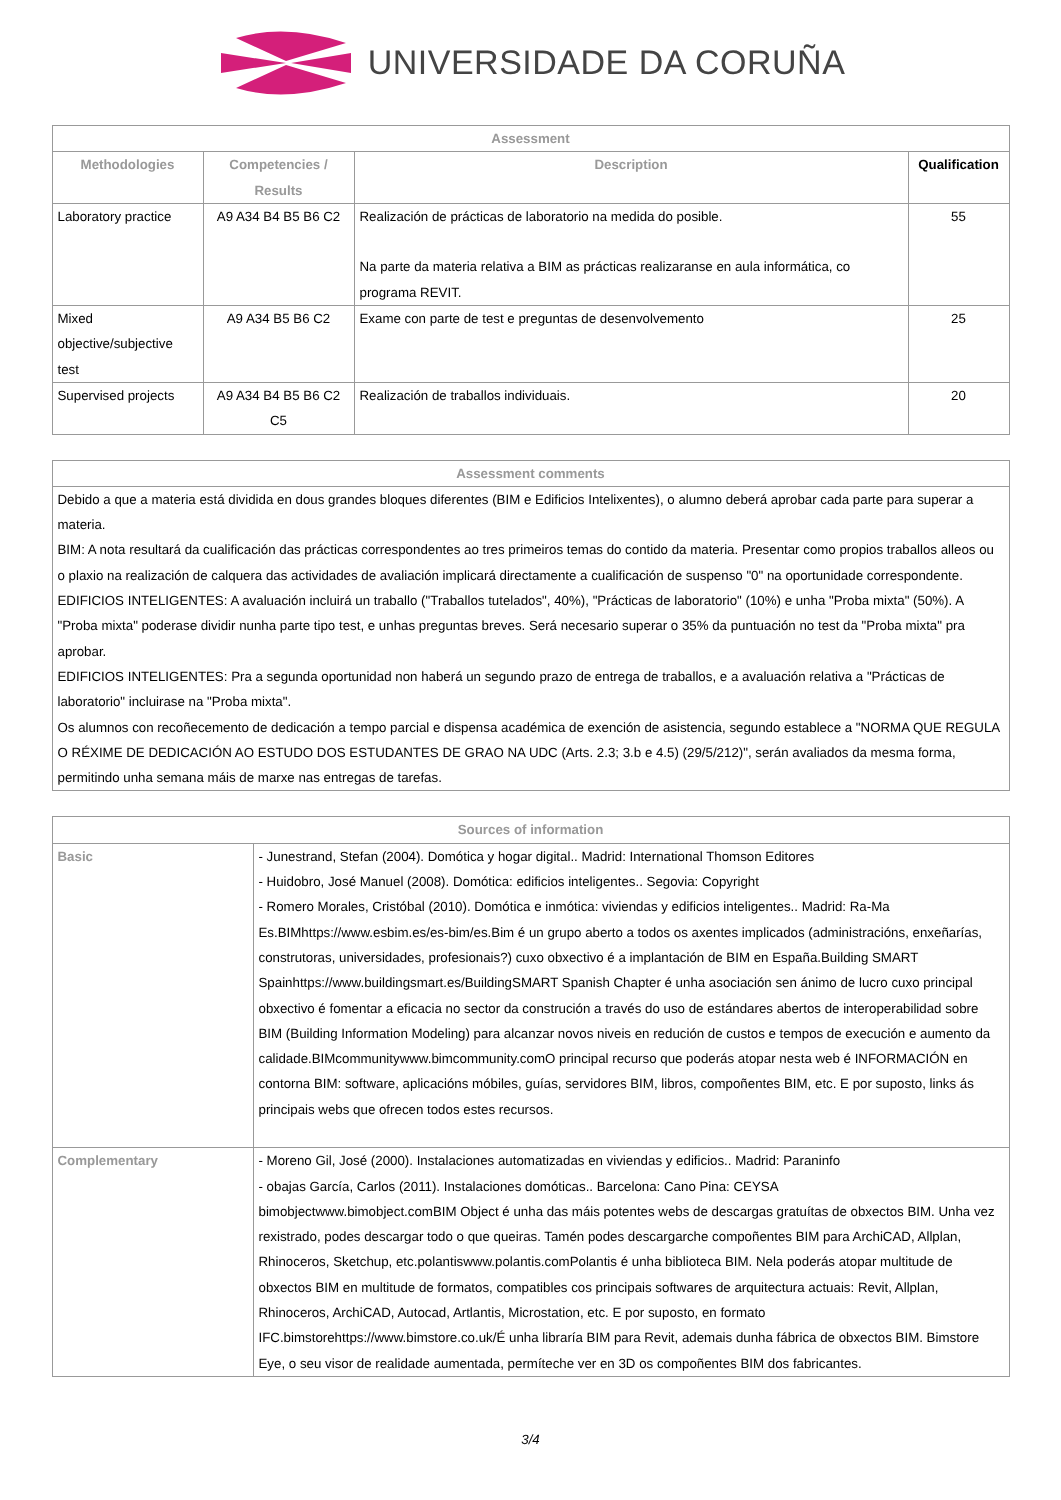UNIVERSIDADE DA CORUÑA
| Assessment | | | |
| --- | --- | --- | --- |
| Methodologies | Competencies / Results | Description | Qualification |
| Laboratory practice | A9 A34 B4 B5 B6 C2 | Realización de prácticas de laboratorio na medida do posible. Na parte da materia relativa a BIM as prácticas realizaranse en aula informática, co programa REVIT. | 55 |
| Mixed objective/subjective test | A9 A34 B5 B6 C2 | Exame con parte de test e preguntas de desenvolvemento | 25 |
| Supervised projects | A9 A34 B4 B5 B6 C2 C5 | Realización de traballos individuais. | 20 |
| Assessment comments |
| --- |
| Debido a que a materia está dividida en dous grandes bloques diferentes (BIM e Edificios Intelixentes), o alumno deberá aprobar cada parte para superar a materia. BIM: A nota resultará da cualificación das prácticas correspondentes ao tres primeiros temas do contido da materia. Presentar como propios traballos alleos ou o plaxio na realización de calquera das actividades de avaliación implicará directamente a cualificación de suspenso "0" na oportunidade correspondente. EDIFICIOS INTELIGENTES: A avaluación incluirá un traballo ("Traballos tutelados", 40%), "Prácticas de laboratorio" (10%) e unha "Proba mixta" (50%). A "Proba mixta" poderase dividir nunha parte tipo test, e unhas preguntas breves. Será necesario superar o 35% da puntuación no test da "Proba mixta" pra aprobar. EDIFICIOS INTELIGENTES: Pra a segunda oportunidad non haberá un segundo prazo de entrega de traballos, e a avaluación relativa a "Prácticas de laboratorio" incluirase na "Proba mixta". Os alumnos con recoñecemento de dedicación a tempo parcial e dispensa académica de exención de asistencia, segundo establece a "NORMA QUE REGULA O RÉXIME DE DEDICACIÓN AO ESTUDO DOS ESTUDANTES DE GRAO NA UDC (Arts. 2.3; 3.b e 4.5) (29/5/212)", serán avaliados da mesma forma, permitindo unha semana máis de marxe nas entregas de tarefas. |
| Sources of information | |
| --- | --- |
| Basic | - Junestrand, Stefan (2004). Domótica y hogar digital.. Madrid: International Thomson Editores - Huidobro, José Manuel (2008). Domótica: edificios inteligentes.. Segovia: Copyright - Romero Morales, Cristóbal (2010). Domótica e inmótica: viviendas y edificios inteligentes.. Madrid: Ra-Ma Es.BIMhttps://www.esbim.es/es-bim/es.Bim é un grupo aberto a todos os axentes implicados (administracións, enxeñarías, construtoras, universidades, profesionais?) cuxo obxectivo é a implantación de BIM en España.Building SMART Spainhttps://www.buildingsmart.es/BuildingSMART Spanish Chapter é unha asociación sen ánimo de lucro cuxo principal obxectivo é fomentar a eficacia no sector da construción a través do uso de estándares abertos de interoperabilidad sobre BIM (Building Information Modeling) para alcanzar novos niveis en redución de custos e tempos de execución e aumento da calidade.BIMcommunitywww.bimcommunity.comO principal recurso que poderás atopar nesta web é INFORMACIÓN en contorna BIM: software, aplicacións móbiles, guías, servidores BIM, libros, compoñentes BIM, etc. E por suposto, links ás principais webs que ofrecen todos estes recursos. |
| Complementary | - Moreno Gil, José (2000). Instalaciones automatizadas en viviendas y edificios.. Madrid: Paraninfo - obajas García, Carlos (2011). Instalaciones domóticas.. Barcelona: Cano Pina: CEYSA bimobjectwww.bimobject.comBIM Object é unha das máis potentes webs de descargas gratuítas de obxectos BIM. Unha vez rexistrado, podes descargar todo o que queiras. Tamén podes descargarche compoñentes BIM para ArchiCAD, Allplan, Rhinoceros, Sketchup, etc.polantiswww.polantis.comPolantis é unha biblioteca BIM. Nela poderás atopar multitude de obxectos BIM en multitude de formatos, compatibles cos principais softwares de arquitectura actuais: Revit, Allplan, Rhinoceros, ArchiCAD, Autocad, Artlantis, Microstation, etc. E por suposto, en formato IFC.bimstorehttps://www.bimstore.co.uk/É unha libraría BIM para Revit, ademais dunha fábrica de obxectos BIM. Bimstore Eye, o seu visor de realidade aumentada, permíteche ver en 3D os compoñentes BIM dos fabricantes. |
3/4